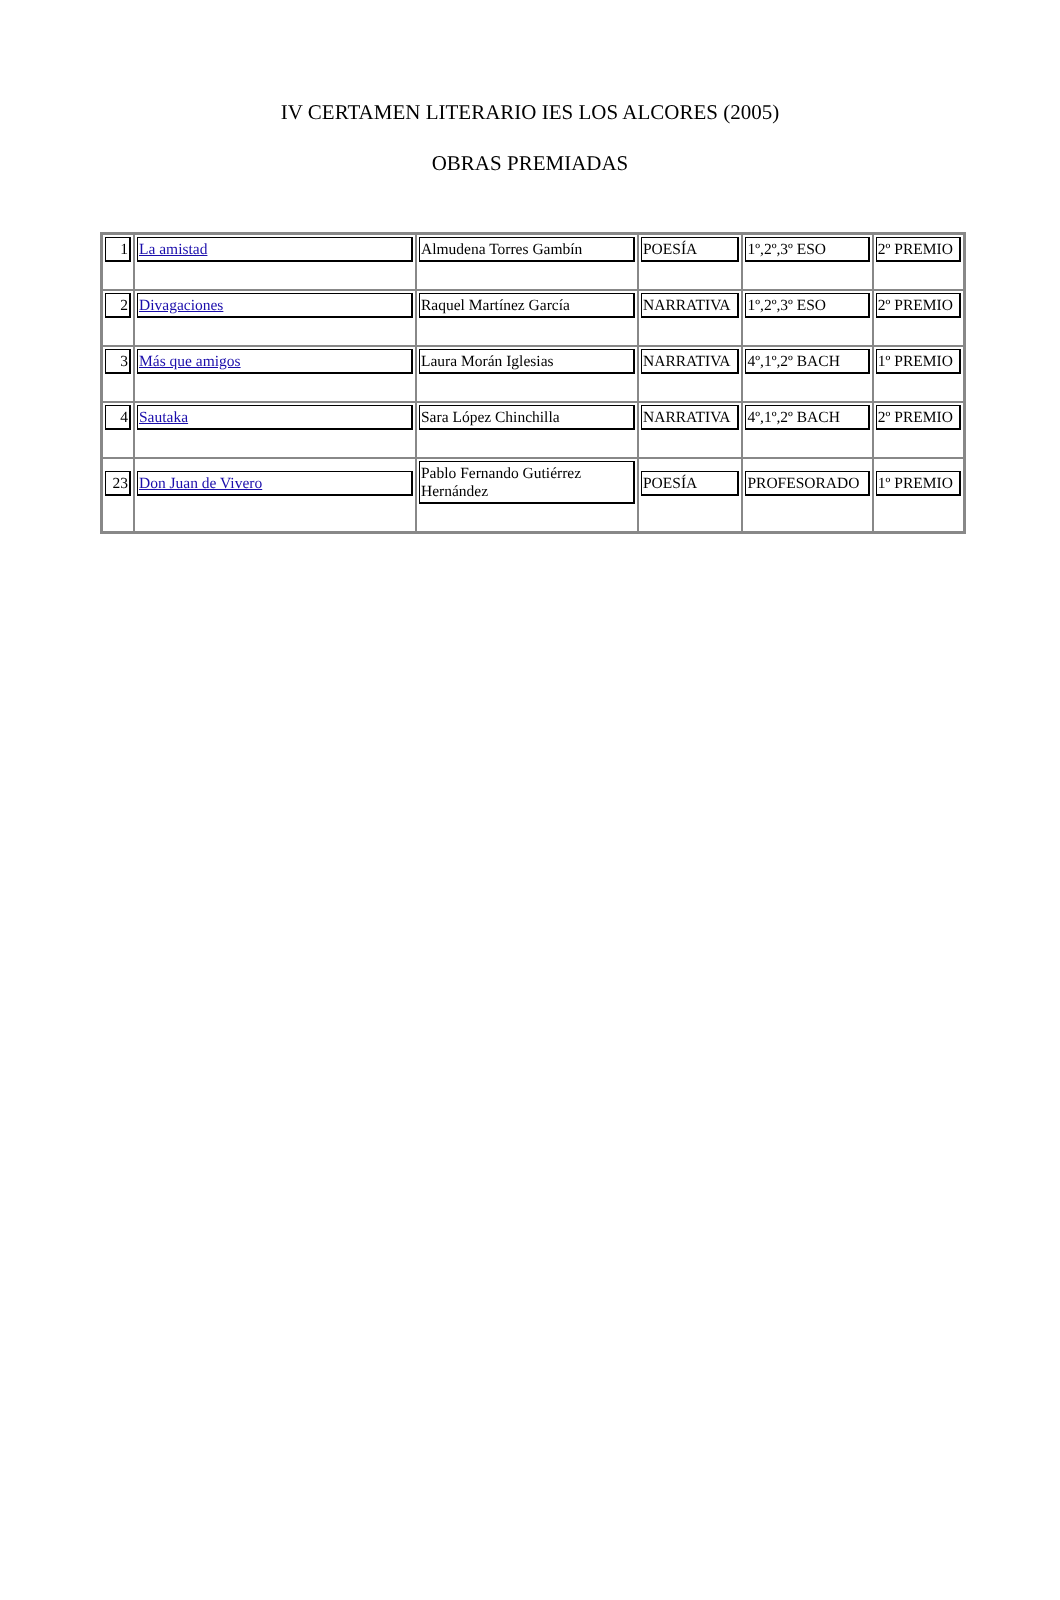IV CERTAMEN LITERARIO IES LOS ALCORES (2005)
OBRAS PREMIADAS
| 1 | La amistad | Almudena Torres Gambín | POESÍA | 1º,2º,3º ESO | 2º PREMIO |
| 2 | Divagaciones | Raquel Martínez García | NARRATIVA | 1º,2º,3º ESO | 2º PREMIO |
| 3 | Más que amigos | Laura Morán Iglesias | NARRATIVA | 4º,1º,2º BACH | 1º PREMIO |
| 4 | Sautaka | Sara López Chinchilla | NARRATIVA | 4º,1º,2º BACH | 2º PREMIO |
| 23 | Don Juan de Vivero | Pablo Fernando Gutiérrez Hernández | POESÍA | PROFESORADO | 1º PREMIO |